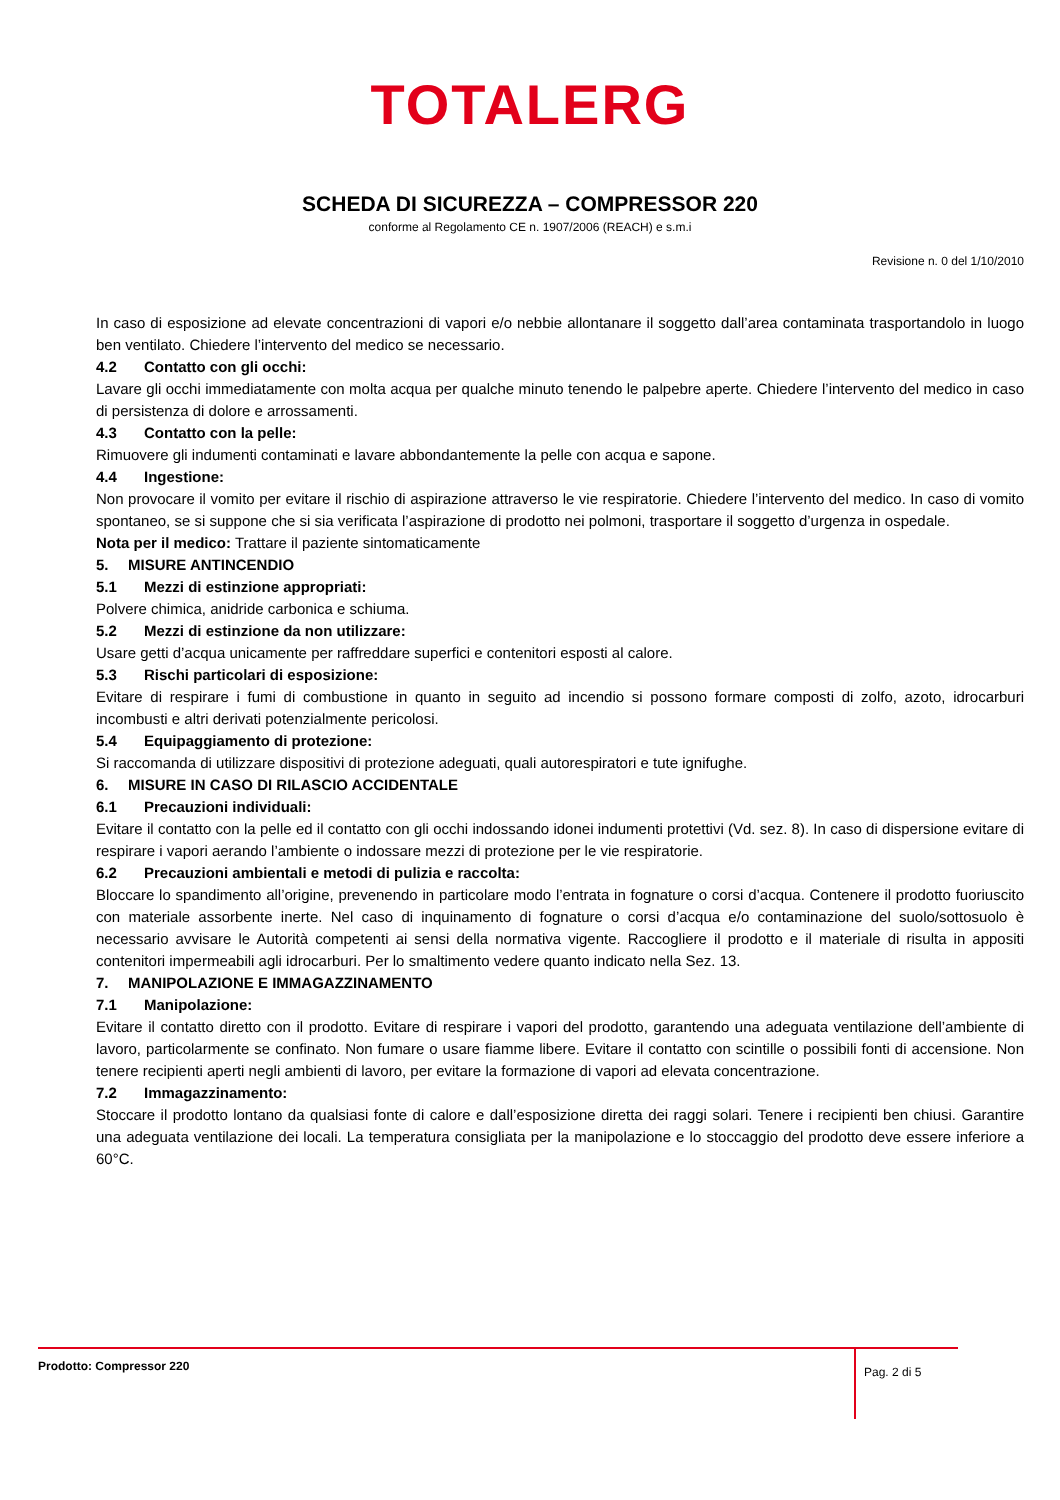TOTALERG
SCHEDA DI SICUREZZA – COMPRESSOR 220
conforme al Regolamento CE n. 1907/2006 (REACH) e s.m.i
Revisione n. 0 del 1/10/2010
In caso di esposizione ad elevate concentrazioni di vapori e/o nebbie allontanare il soggetto dall’area contaminata trasportandolo in luogo ben ventilato. Chiedere l’intervento del medico se necessario.
4.2 Contatto con gli occhi:
Lavare gli occhi immediatamente con molta acqua per qualche minuto tenendo le palpebre aperte. Chiedere l’intervento del medico in caso di persistenza di dolore e arrossamenti.
4.3 Contatto con la pelle:
Rimuovere gli indumenti contaminati e lavare abbondantemente la pelle con acqua e sapone.
4.4 Ingestione:
Non provocare il vomito per evitare il rischio di aspirazione attraverso le vie respiratorie. Chiedere l’intervento del medico. In caso di vomito spontaneo, se si suppone che si sia verificata l’aspirazione di prodotto nei polmoni, trasportare il soggetto d’urgenza in ospedale.
Nota per il medico: Trattare il paziente sintomaticamente
5. MISURE ANTINCENDIO
5.1 Mezzi di estinzione appropriati:
Polvere chimica, anidride carbonica e schiuma.
5.2 Mezzi di estinzione da non utilizzare:
Usare getti d’acqua unicamente per raffreddare superfici e contenitori esposti al calore.
5.3 Rischi particolari di esposizione:
Evitare di respirare i fumi di combustione in quanto in seguito ad incendio si possono formare composti di zolfo, azoto, idrocarburi incombusti e altri derivati potenzialmente pericolosi.
5.4 Equipaggiamento di protezione:
Si raccomanda di utilizzare dispositivi di protezione adeguati, quali autorespiratori e tute ignifughe.
6. MISURE IN CASO DI RILASCIO ACCIDENTALE
6.1 Precauzioni individuali:
Evitare il contatto con la pelle ed il contatto con gli occhi indossando idonei indumenti protettivi (Vd. sez. 8). In caso di dispersione evitare di respirare i vapori aerando l’ambiente o indossare mezzi di protezione per le vie respiratorie.
6.2 Precauzioni ambientali e metodi di pulizia e raccolta:
Bloccare lo spandimento all’origine, prevenendo in particolare modo l’entrata in fognature o corsi d’acqua. Contenere il prodotto fuoriuscito con materiale assorbente inerte. Nel caso di inquinamento di fognature o corsi d’acqua e/o contaminazione del suolo/sottosuolo è necessario avvisare le Autorità competenti ai sensi della normativa vigente. Raccogliere il prodotto e il materiale di risulta in appositi contenitori impermeabili agli idrocarburi. Per lo smaltimento vedere quanto indicato nella Sez. 13.
7. MANIPOLAZIONE E IMMAGAZZINAMENTO
7.1 Manipolazione:
Evitare il contatto diretto con il prodotto. Evitare di respirare i vapori del prodotto, garantendo una adeguata ventilazione dell’ambiente di lavoro, particolarmente se confinato. Non fumare o usare fiamme libere. Evitare il contatto con scintille o possibili fonti di accensione. Non tenere recipienti aperti negli ambienti di lavoro, per evitare la formazione di vapori ad elevata concentrazione.
7.2 Immagazzinamento:
Stoccare il prodotto lontano da qualsiasi fonte di calore e dall’esposizione diretta dei raggi solari. Tenere i recipienti ben chiusi. Garantire una adeguata ventilazione dei locali. La temperatura consigliata per la manipolazione e lo stoccaggio del prodotto deve essere inferiore a 60°C.
Prodotto: Compressor 220
Pag. 2 di 5